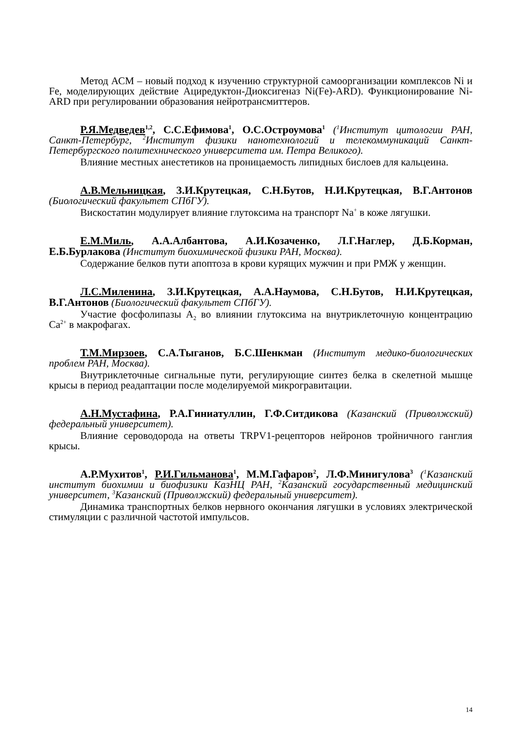Метод АСМ – новый подход к изучению структурной самоорганизации комплексов Ni и Fe, моделирующих действие Ациредуктон-Диоксигеназ Ni(Fe)-ARD). Функционирование Ni-ARD при регулировании образования нейротрансмиттеров.
Р.Я.Медведев<sup>1,2</sup>, С.С.Ефимова<sup>1</sup>, О.С.Остроумова<sup>1</sup> (<sup>1</sup>Институт цитологии РАН, Санкт-Петербург, <sup>2</sup>Институт физики нанотехнологий и телекоммуникаций Санкт-Петербургского политехнического университета им. Петра Великого).
Влияние местных анестетиков на проницаемость липидных бислоев для кальцеина.
А.В.Мельницкая, З.И.Крутецкая, С.Н.Бутов, Н.И.Крутецкая, В.Г.Антонов (Биологический факультет СПбГУ).
Вискостатин модулирует влияние глутоксима на транспорт Na<sup>+</sup> в коже лягушки.
Е.М.Миль, А.А.Албантова, А.И.Козаченко, Л.Г.Наглер, Д.Б.Корман, Е.Б.Бурлакова (Институт биохимической физики РАН, Москва).
Содержание белков пути апоптоза в крови курящих мужчин и при РМЖ у женщин.
Л.С.Миленина, З.И.Крутецкая, А.А.Наумова, С.Н.Бутов, Н.И.Крутецкая, В.Г.Антонов (Биологический факультет СПбГУ).
Участие фосфолипазы А<sub>2</sub> во влиянии глутоксима на внутриклеточную концентрацию Са<sup>2+</sup> в макрофагах.
Т.М.Мирзоев, С.А.Тыганов, Б.С.Шенкман (Институт медико-биологических проблем РАН, Москва).
Внутриклеточные сигнальные пути, регулирующие синтез белка в скелетной мышце крысы в период реадаптации после моделируемой микрогравитации.
А.Н.Мустафина, Р.А.Гиниатуллин, Г.Ф.Ситдикова (Казанский (Приволжский) федеральный университет).
Влияние сероводорода на ответы TRPV1-рецепторов нейронов тройничного ганглия крысы.
А.Р.Мухитов<sup>1</sup>, Р.И.Гильманова<sup>1</sup>, М.М.Гафаров<sup>2</sup>, Л.Ф.Минигулова<sup>3</sup> (<sup>1</sup>Казанский институт биохимии и биофизики КазНЦ РАН, <sup>2</sup>Казанский государственный медицинский университет, <sup>3</sup>Казанский (Приволжский) федеральный университет).
Динамика транспортных белков нервного окончания лягушки в условиях электрической стимуляции с различной частотой импульсов.
14